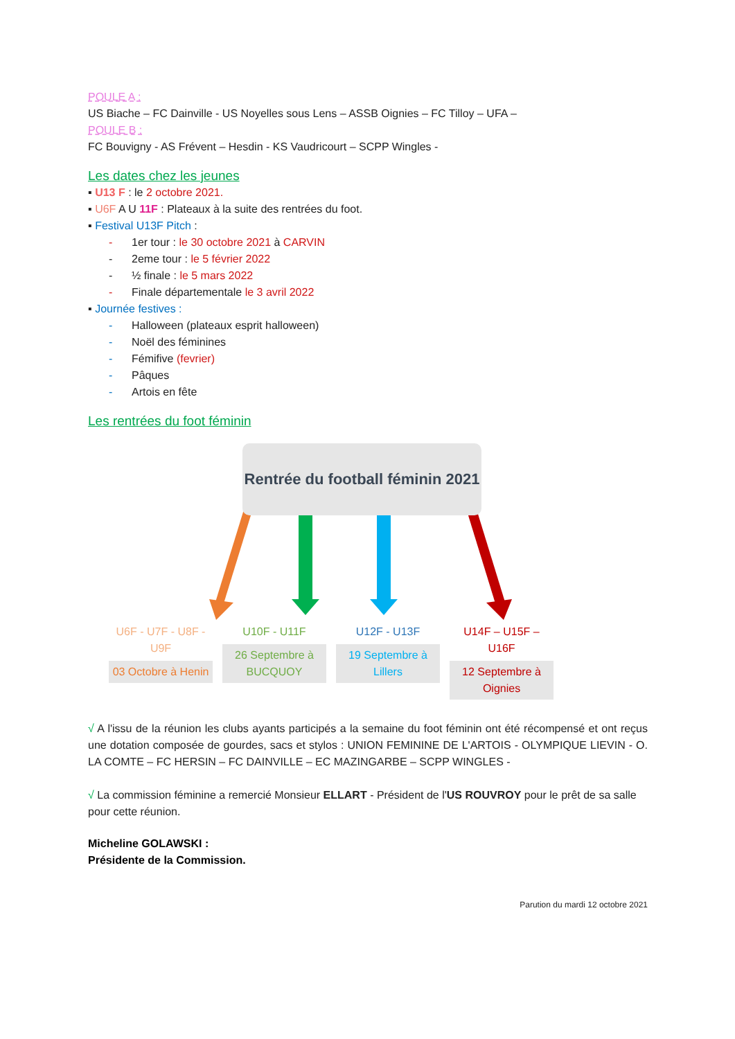POULE A :
US Biache – FC Dainville - US Noyelles sous Lens – ASSB Oignies – FC Tilloy – UFA –
POULE B :
FC Bouvigny - AS Frévent – Hesdin - KS Vaudricourt – SCPP Wingles -
Les dates chez les jeunes
▪ U13 F : le 2 octobre 2021.
▪ U6F A U 11F : Plateaux à la suite des rentrées du foot.
▪ Festival U13F Pitch :
- 1er tour : le 30 octobre 2021 à CARVIN
- 2eme tour : le 5 février 2022
- ½ finale : le 5 mars 2022
- Finale départementale le 3 avril 2022
▪ Journée festives :
- Halloween (plateaux esprit halloween)
- Noël des féminines
- Fémifive (fevrier)
- Pâques
- Artois en fête
Les rentrées du foot féminin
Rentrée du football féminin 2021
U6F - U7F - U8F - U9F
03 Octobre à Henin
U10F - U11F
26 Septembre à BUCQUOY
U12F - U13F
19 Septembre à Lillers
U14F – U15F – U16F
12 Septembre à Oignies
√ A l'issu de la réunion les clubs ayants participés a la semaine du foot féminin ont été récompensé et ont reçus une dotation composée de gourdes, sacs et stylos : UNION FEMININE DE L'ARTOIS - OLYMPIQUE LIEVIN - O. LA COMTE – FC HERSIN – FC DAINVILLE – EC MAZINGARBE – SCPP WINGLES -
√ La commission féminine a remercié Monsieur ELLART - Président de l'US ROUVROY pour le prêt de sa salle pour cette réunion.
Micheline GOLAWSKI :
Présidente de la Commission.
Parution du mardi 12 octobre 2021